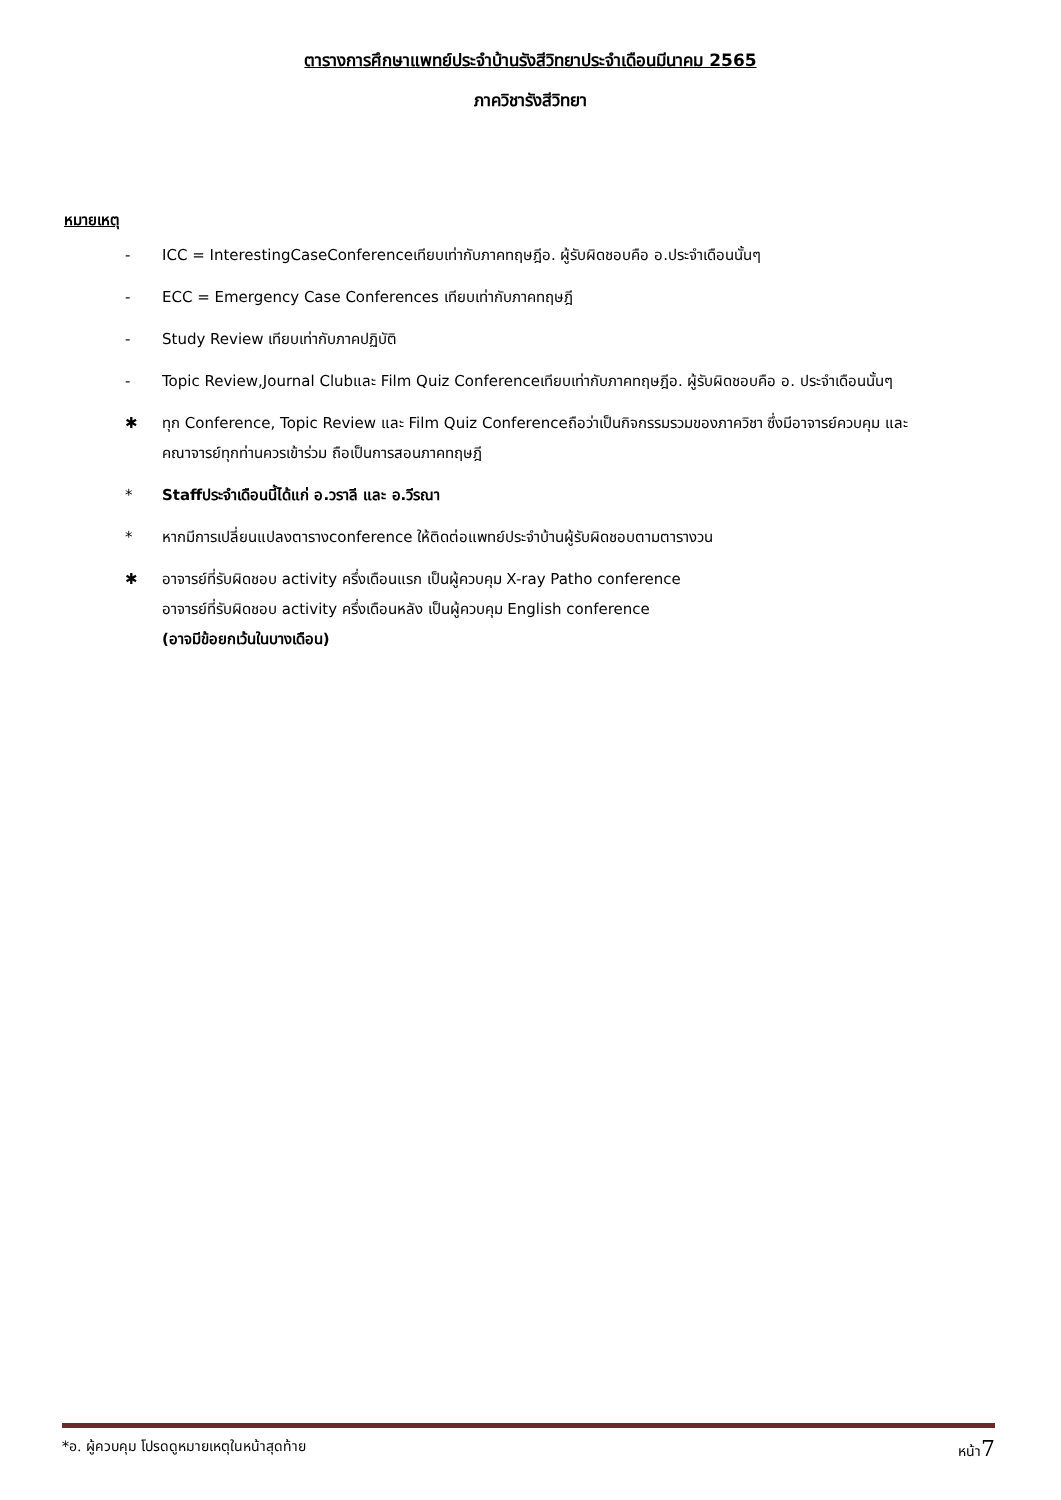ตารางการศึกษาแพทย์ประจำบ้านรังสีวิทยาประจำเดือนมีนาคม 2565
ภาควิชารังสีวิทยา
หมายเหตุ
- ICC = InterestingCaseConferenceเทียบเท่ากับภาคทฤษฎีอ. ผู้รับผิดชอบคือ อ.ประจำเดือนนั้นๆ
- ECC = Emergency Case Conferences เทียบเท่ากับภาคทฤษฎี
- Study Review เทียบเท่ากับภาคปฏิบัติ
- Topic Review,Journal Clubและ Film Quiz Conferenceเทียบเท่ากับภาคทฤษฎีอ. ผู้รับผิดชอบคือ อ. ประจำเดือนนั้นๆ
✱ ทุก Conference, Topic Review และ Film Quiz Conferenceถือว่าเป็นกิจกรรมรวมของภาควิชา ซึ่งมีอาจารย์ควบคุม และคณาจารย์ทุกท่านควรเข้าร่วม ถือเป็นการสอนภาคทฤษฎี
* Staffประจำเดือนนี้ได้แก่ อ.วราลี และ อ.วีรณา
* หากมีการเปลี่ยนแปลงตารางconference ให้ติดต่อแพทย์ประจำบ้านผู้รับผิดชอบตามตารางวน
✱ อาจารย์ที่รับผิดชอบ activity ครึ่งเดือนแรก เป็นผู้ควบคุม X-ray Patho conference
อาจารย์ที่รับผิดชอบ activity ครึ่งเดือนหลัง เป็นผู้ควบคุม English conference
(อาจมีข้อยกเว้นในบางเดือน)
*อ. ผู้ควบคุม โปรดดูหมายเหตุในหน้าสุดท้าย หน้า7